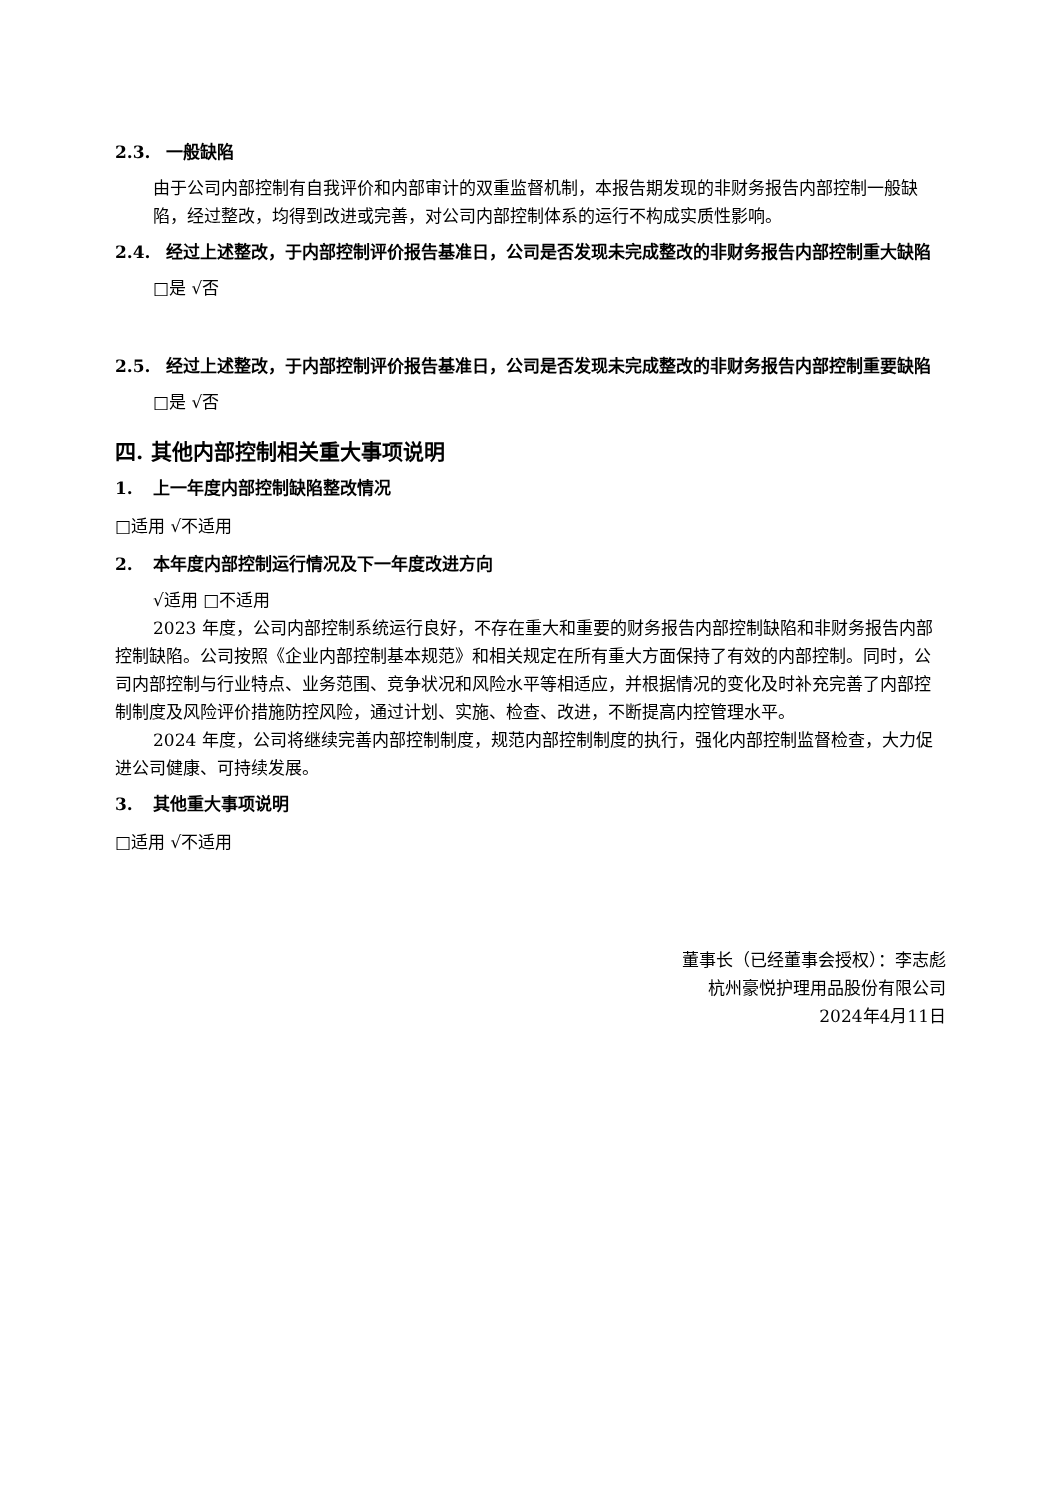2.3. 一般缺陷
由于公司内部控制有自我评价和内部审计的双重监督机制，本报告期发现的非财务报告内部控制一般缺陷，经过整改，均得到改进或完善，对公司内部控制体系的运行不构成实质性影响。
2.4. 经过上述整改，于内部控制评价报告基准日，公司是否发现未完成整改的非财务报告内部控制重大缺陷
□是 √否
2.5. 经过上述整改，于内部控制评价报告基准日，公司是否发现未完成整改的非财务报告内部控制重要缺陷
□是 √否
四. 其他内部控制相关重大事项说明
1. 上一年度内部控制缺陷整改情况
□适用 √不适用
2. 本年度内部控制运行情况及下一年度改进方向
√适用 □不适用
2023 年度，公司内部控制系统运行良好，不存在重大和重要的财务报告内部控制缺陷和非财务报告内部控制缺陷。公司按照《企业内部控制基本规范》和相关规定在所有重大方面保持了有效的内部控制。同时，公司内部控制与行业特点、业务范围、竞争状况和风险水平等相适应，并根据情况的变化及时补充完善了内部控制制度及风险评价措施防控风险，通过计划、实施、检查、改进，不断提高内控管理水平。
2024 年度，公司将继续完善内部控制制度，规范内部控制制度的执行，强化内部控制监督检查，大力促进公司健康、可持续发展。
3. 其他重大事项说明
□适用 √不适用
董事长（已经董事会授权）：李志彪
杭州豪悦护理用品股份有限公司
2024年4月11日